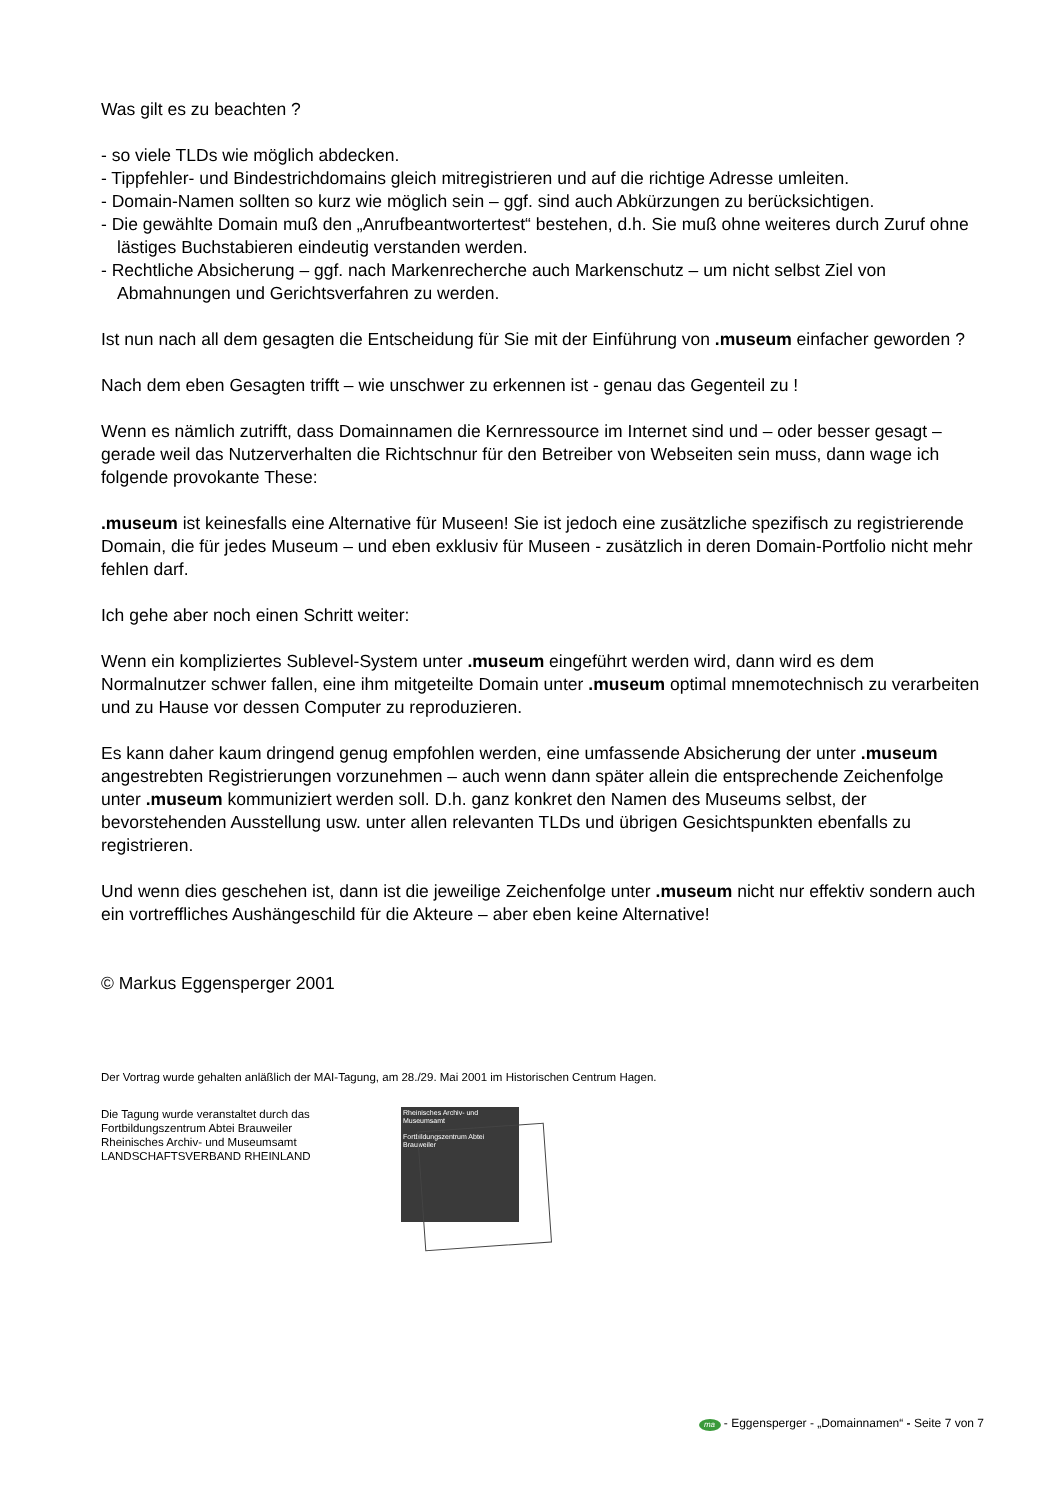Was gilt es zu beachten ?
- so viele TLDs wie möglich abdecken.
- Tippfehler- und Bindestrichdomains gleich mitregistrieren und auf die richtige Adresse umleiten.
- Domain-Namen sollten so kurz wie möglich sein – ggf. sind auch Abkürzungen zu berücksichtigen.
- Die gewählte Domain muß den „Anrufbeantwortertest“ bestehen, d.h. Sie muß ohne weiteres durch Zuruf ohne lästiges Buchstabieren eindeutig verstanden werden.
- Rechtliche Absicherung – ggf. nach Markenrecherche auch Markenschutz – um nicht selbst Ziel von Abmahnungen und Gerichtsverfahren zu werden.
Ist nun nach all dem gesagten die Entscheidung für Sie mit der Einführung von .museum einfacher geworden ?
Nach dem eben Gesagten trifft – wie unschwer zu erkennen ist - genau das Gegenteil zu !
Wenn es nämlich zutrifft, dass Domainnamen die Kernressource im Internet sind und – oder besser gesagt – gerade weil das Nutzerverhalten die Richtschnur für den Betreiber von Webseiten sein muss, dann wage ich folgende provokante These:
.museum ist keinesfalls eine Alternative für Museen! Sie ist jedoch eine zusätzliche spezifisch zu registrierende Domain, die für jedes Museum – und eben exklusiv für Museen - zusätzlich in deren Domain-Portfolio nicht mehr fehlen darf.
Ich gehe aber noch einen Schritt weiter:
Wenn ein kompliziertes Sublevel-System unter .museum eingeführt werden wird, dann wird es dem Normalnutzer schwer fallen, eine ihm mitgeteilte Domain unter .museum optimal mnemotechnisch zu verarbeiten und zu Hause vor dessen Computer zu reproduzieren.
Es kann daher kaum dringend genug empfohlen werden, eine umfassende Absicherung der unter .museum angestrebten Registrierungen vorzunehmen – auch wenn dann später allein die entsprechende Zeichenfolge unter .museum kommuniziert werden soll. D.h. ganz konkret den Namen des Museums selbst, der bevorstehenden Ausstellung usw. unter allen relevanten TLDs und übrigen Gesichtspunkten ebenfalls zu registrieren.
Und wenn dies geschehen ist, dann ist die jeweilige Zeichenfolge unter .museum nicht nur effektiv sondern auch ein vortreffliches Aushängeschild für die Akteure – aber eben keine Alternative!
© Markus Eggensperger 2001
Der Vortrag wurde gehalten anläßlich der MAI-Tagung, am 28./29. Mai 2001 im Historischen Centrum Hagen.
Die Tagung wurde veranstaltet durch das
Fortbildungszentrum Abtei Brauweiler
Rheinisches Archiv- und Museumsamt
LANDSCHAFTSVERBAND RHEINLAND
Rheinisches Archiv- und Museumsamt
Fortbildungszentrum Abtei Brauweiler
ma - Eggensperger - „Domainnamen“ - Seite 7 von 7